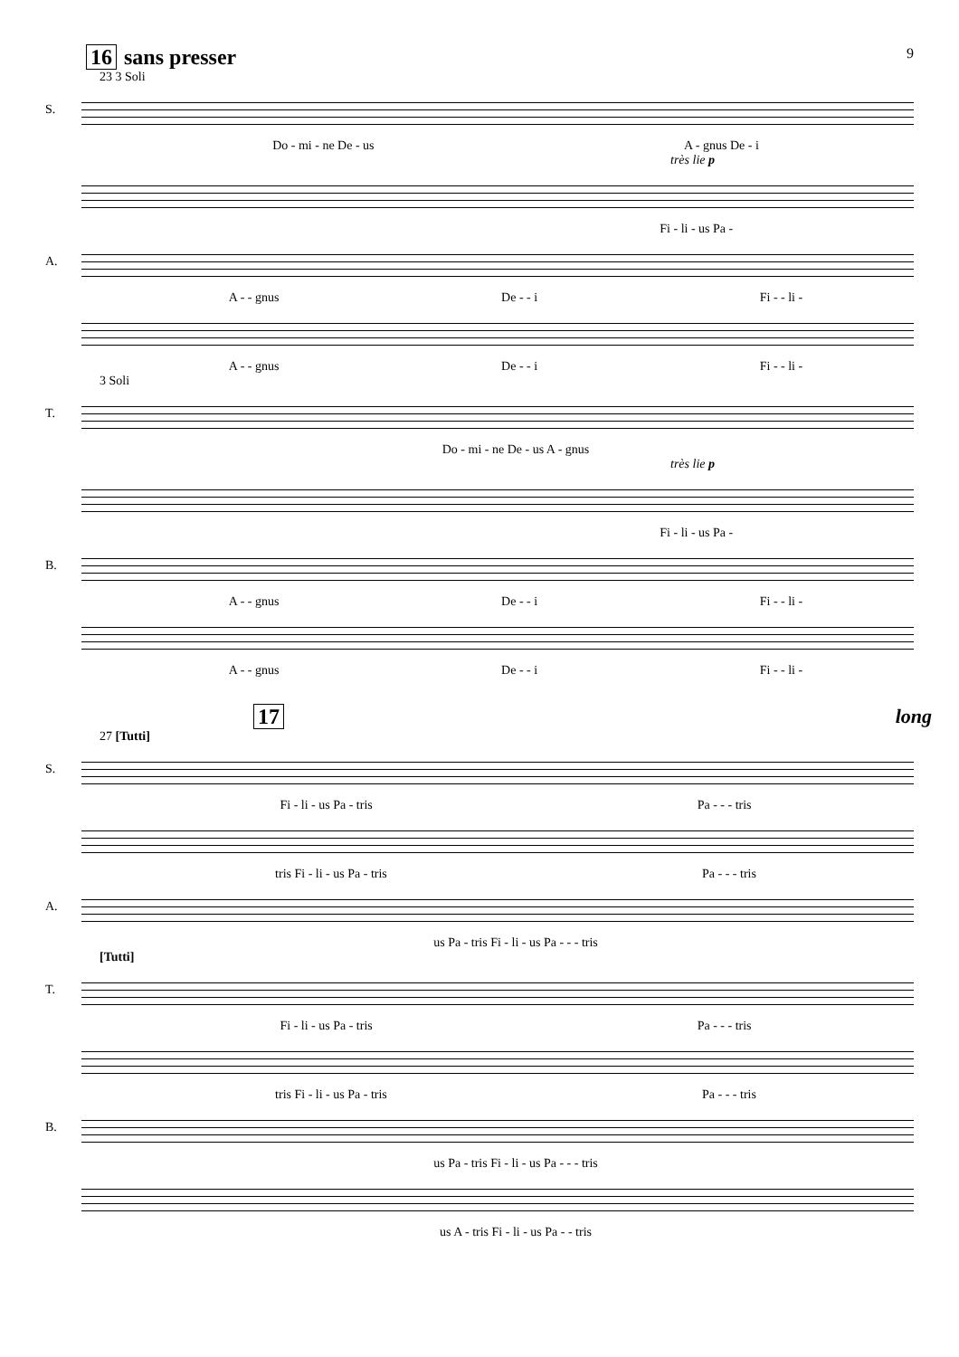16 sans presser
9
23 3 Soli
S.
Do - mi - ne De - us A - gnus De - i
très lie p
Fi - li - us Pa -
A.
A - - gnus De - - i Fi - - li -
A - - gnus De - - i Fi - - li -
3 Soli
T.
Do - mi - ne De - us A - gnus
très lie p
Fi - li - us Pa -
B.
A - - gnus De - - i Fi - - li -
A - - gnus De - - i Fi - - li -
17 long
27 [Tutti]
S.
Fi - li - us Pa - tris Pa - - - tris
tris Fi - li - us Pa - tris Pa - - - tris
A.
us Pa - tris Fi - li - us Pa - - - tris
[Tutti]
T.
Fi - li - us Pa - tris Pa - - - tris
tris Fi - li - us Pa - tris Pa - - - tris
B.
us Pa - tris Fi - li - us Pa - - - tris
us A - tris Fi - li - us Pa - - tris